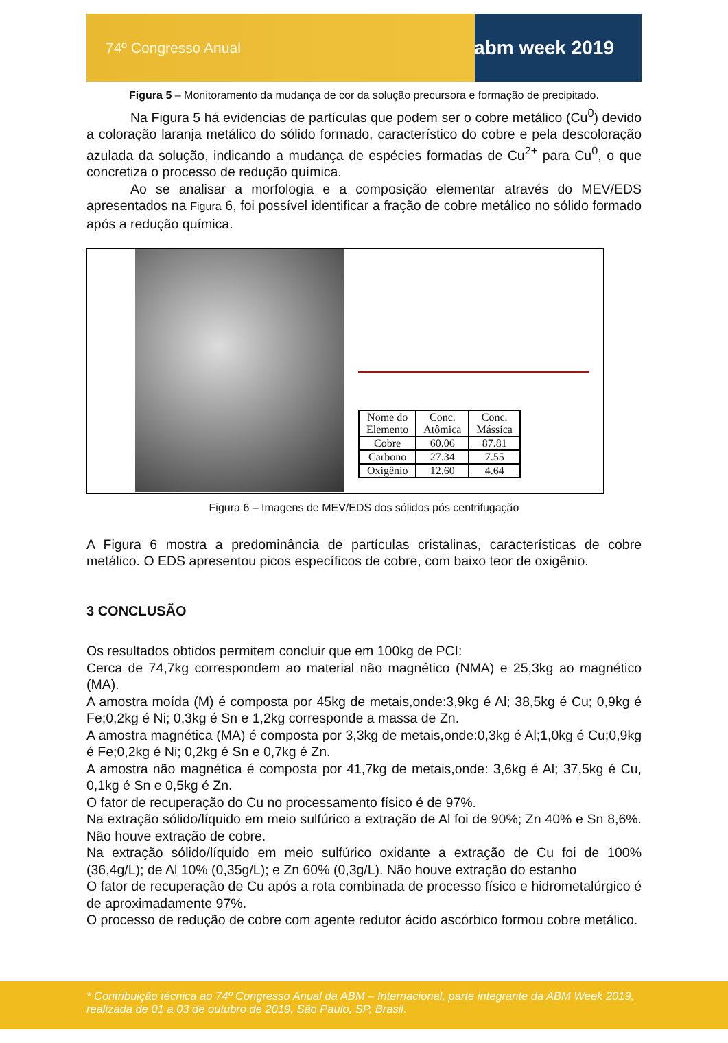74º Congresso Anual abm week 2019
Figura 5 – Monitoramento da mudança de cor da solução precursora e formação de precipitado.
Na Figura 5 há evidencias de partículas que podem ser o cobre metálico (Cu<sup>0</sup>) devido a coloração laranja metálico do sólido formado, característico do cobre e pela descoloração azulada da solução, indicando a mudança de espécies formadas de Cu<sup>2+</sup> para Cu<sup>0</sup>, o que concretiza o processo de redução química.
Ao se analisar a morfologia e a composição elementar através do MEV/EDS apresentados na Figura 6, foi possível identificar a fração de cobre metálico no sólido formado após a redução química.
| Nome do Elemento | Conc. Atômica | Conc. Mássica |
| --- | --- | --- |
| Cobre | 60.06 | 87.81 |
| Carbono | 27.34 | 7.55 |
| Oxigênio | 12.60 | 4.64 |
Figura 6 – Imagens de MEV/EDS dos sólidos pós centrifugação
A Figura 6 mostra a predominância de partículas cristalinas, características de cobre metálico. O EDS apresentou picos específicos de cobre, com baixo teor de oxigênio.
3 CONCLUSÃO
Os resultados obtidos permitem concluir que em 100kg de PCI:
Cerca de 74,7kg correspondem ao material não magnético (NMA) e 25,3kg ao magnético (MA).
A amostra moída (M) é composta por 45kg de metais,onde:3,9kg é Al; 38,5kg é Cu; 0,9kg é Fe;0,2kg é Ni; 0,3kg é Sn e 1,2kg corresponde a massa de Zn.
A amostra magnética (MA) é composta por 3,3kg de metais,onde:0,3kg é Al;1,0kg é Cu;0,9kg é Fe;0,2kg é Ni; 0,2kg é Sn e 0,7kg é Zn.
A amostra não magnética é composta por 41,7kg de metais,onde: 3,6kg é Al; 37,5kg é Cu, 0,1kg é Sn e 0,5kg é Zn.
O fator de recuperação do Cu no processamento físico é de 97%.
Na extração sólido/líquido em meio sulfúrico a extração de Al foi de 90%; Zn 40% e Sn 8,6%. Não houve extração de cobre.
Na extração sólido/líquido em meio sulfúrico oxidante a extração de Cu foi de 100% (36,4g/L); de Al 10% (0,35g/L); e Zn 60% (0,3g/L). Não houve extração do estanho
O fator de recuperação de Cu após a rota combinada de processo físico e hidrometalúrgico é de aproximadamente 97%.
O processo de redução de cobre com agente redutor ácido ascórbico formou cobre metálico.
* Contribuição técnica ao 74º Congresso Anual da ABM – Internacional, parte integrante da ABM Week 2019, realizada de 01 a 03 de outubro de 2019, São Paulo, SP, Brasil.